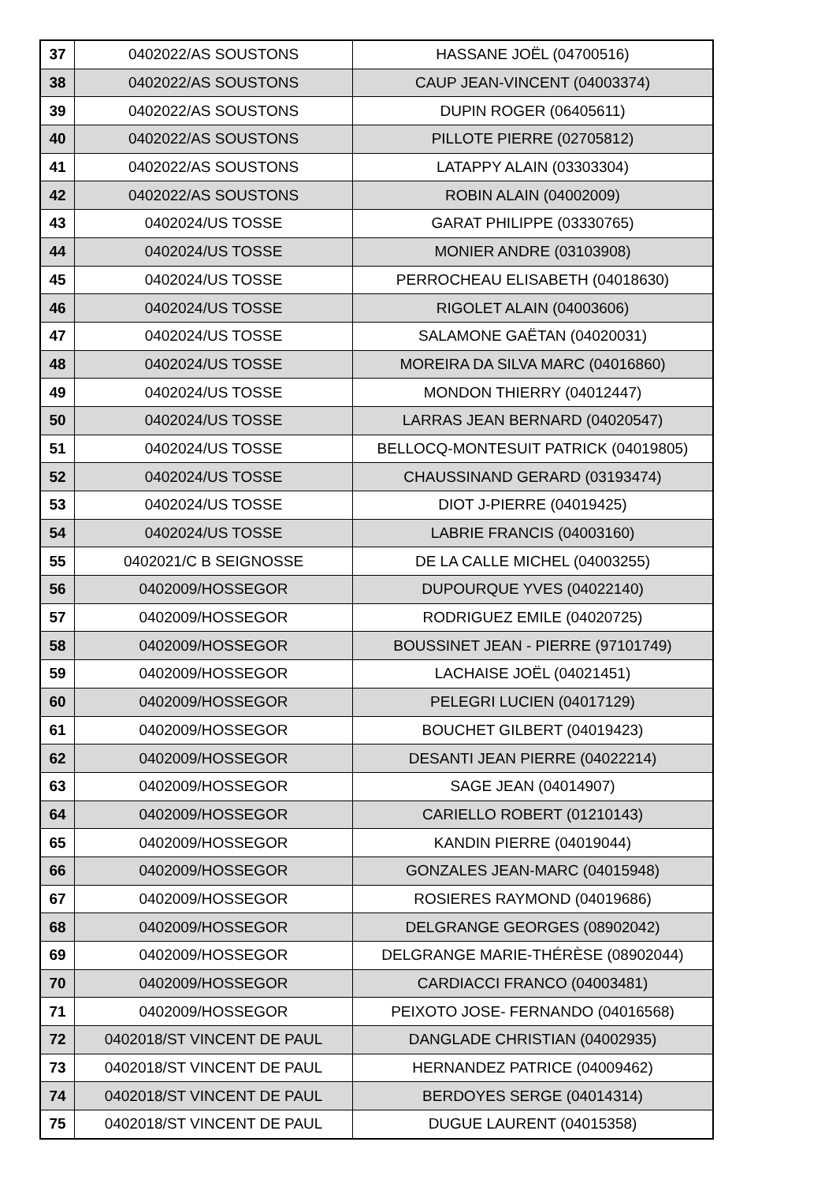| 37 | 0402022/AS SOUSTONS | HASSANE JOËL (04700516) |
| 38 | 0402022/AS SOUSTONS | CAUP JEAN-VINCENT (04003374) |
| 39 | 0402022/AS SOUSTONS | DUPIN ROGER (06405611) |
| 40 | 0402022/AS SOUSTONS | PILLOTE PIERRE (02705812) |
| 41 | 0402022/AS SOUSTONS | LATAPPY ALAIN (03303304) |
| 42 | 0402022/AS SOUSTONS | ROBIN ALAIN (04002009) |
| 43 | 0402024/US TOSSE | GARAT PHILIPPE (03330765) |
| 44 | 0402024/US TOSSE | MONIER ANDRE (03103908) |
| 45 | 0402024/US TOSSE | PERROCHEAU ELISABETH (04018630) |
| 46 | 0402024/US TOSSE | RIGOLET ALAIN (04003606) |
| 47 | 0402024/US TOSSE | SALAMONE GAËTAN (04020031) |
| 48 | 0402024/US TOSSE | MOREIRA DA SILVA MARC (04016860) |
| 49 | 0402024/US TOSSE | MONDON THIERRY (04012447) |
| 50 | 0402024/US TOSSE | LARRAS JEAN BERNARD (04020547) |
| 51 | 0402024/US TOSSE | BELLOCQ-MONTESUIT PATRICK (04019805) |
| 52 | 0402024/US TOSSE | CHAUSSINAND GERARD (03193474) |
| 53 | 0402024/US TOSSE | DIOT J-PIERRE (04019425) |
| 54 | 0402024/US TOSSE | LABRIE FRANCIS (04003160) |
| 55 | 0402021/C B SEIGNOSSE | DE LA CALLE MICHEL (04003255) |
| 56 | 0402009/HOSSEGOR | DUPOURQUE YVES (04022140) |
| 57 | 0402009/HOSSEGOR | RODRIGUEZ EMILE (04020725) |
| 58 | 0402009/HOSSEGOR | BOUSSINET JEAN - PIERRE (97101749) |
| 59 | 0402009/HOSSEGOR | LACHAISE JOËL (04021451) |
| 60 | 0402009/HOSSEGOR | PELEGRI LUCIEN (04017129) |
| 61 | 0402009/HOSSEGOR | BOUCHET GILBERT (04019423) |
| 62 | 0402009/HOSSEGOR | DESANTI JEAN PIERRE (04022214) |
| 63 | 0402009/HOSSEGOR | SAGE JEAN (04014907) |
| 64 | 0402009/HOSSEGOR | CARIELLO ROBERT (01210143) |
| 65 | 0402009/HOSSEGOR | KANDIN PIERRE (04019044) |
| 66 | 0402009/HOSSEGOR | GONZALES JEAN-MARC (04015948) |
| 67 | 0402009/HOSSEGOR | ROSIERES RAYMOND (04019686) |
| 68 | 0402009/HOSSEGOR | DELGRANGE GEORGES (08902042) |
| 69 | 0402009/HOSSEGOR | DELGRANGE MARIE-THÉRÈSE (08902044) |
| 70 | 0402009/HOSSEGOR | CARDIACCI FRANCO (04003481) |
| 71 | 0402009/HOSSEGOR | PEIXOTO JOSE- FERNANDO (04016568) |
| 72 | 0402018/ST VINCENT DE PAUL | DANGLADE CHRISTIAN (04002935) |
| 73 | 0402018/ST VINCENT DE PAUL | HERNANDEZ PATRICE (04009462) |
| 74 | 0402018/ST VINCENT DE PAUL | BERDOYES SERGE (04014314) |
| 75 | 0402018/ST VINCENT DE PAUL | DUGUE LAURENT (04015358) |